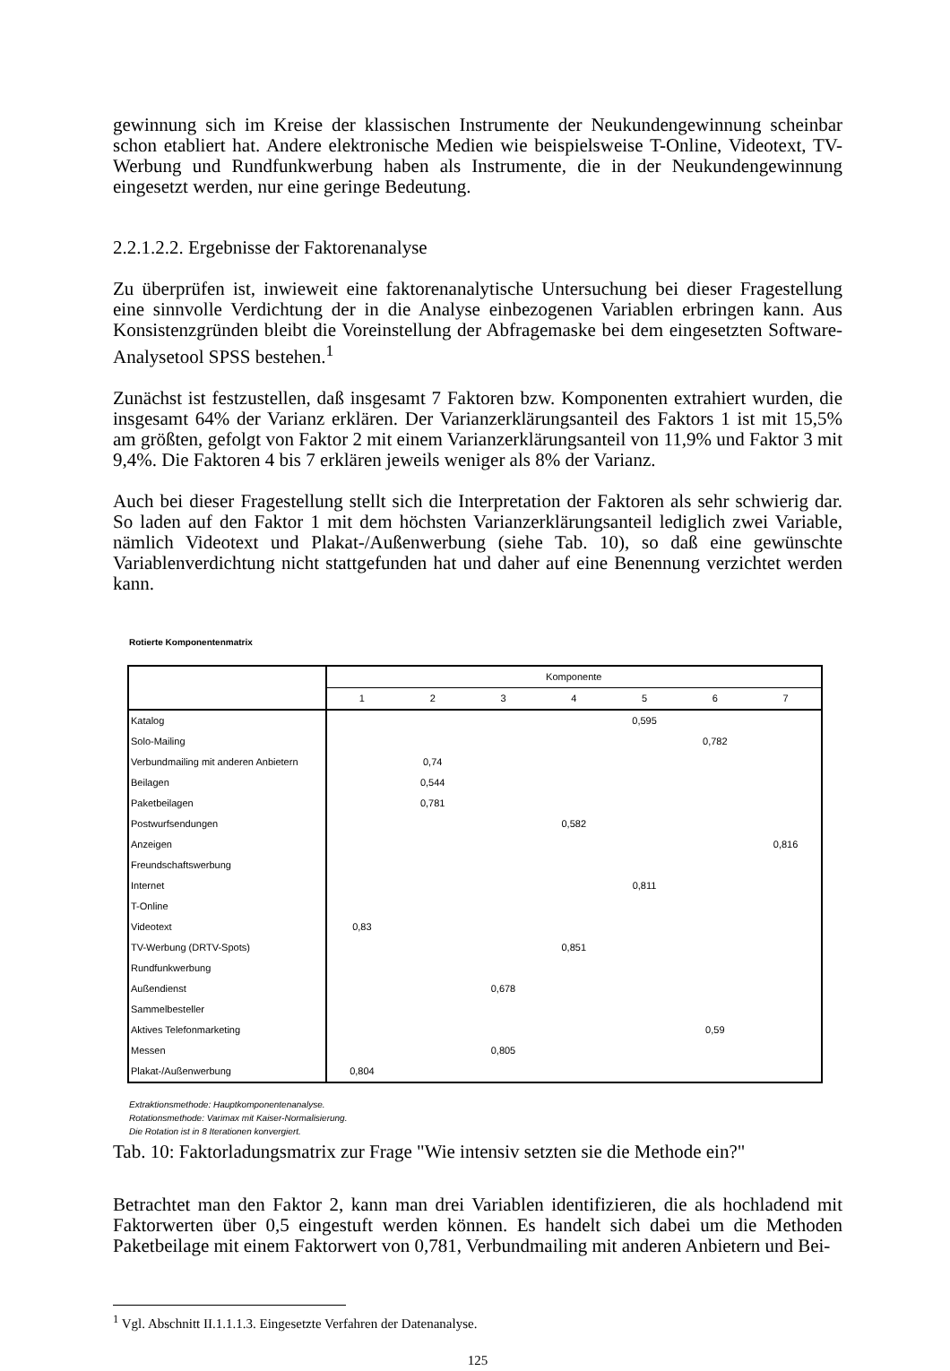gewinnung sich im Kreise der klassischen Instrumente der Neukundengewinnung scheinbar schon etabliert hat. Andere elektronische Medien wie beispielsweise T-Online, Videotext, TV-Werbung und Rundfunkwerbung haben als Instrumente, die in der Neukundengewinnung eingesetzt werden, nur eine geringe Bedeutung.
2.2.1.2.2. Ergebnisse der Faktorenanalyse
Zu überprüfen ist, inwieweit eine faktorenanalytische Untersuchung bei dieser Fragestellung eine sinnvolle Verdichtung der in die Analyse einbezogenen Variablen erbringen kann. Aus Konsistenzgründen bleibt die Voreinstellung der Abfragemaske bei dem eingesetzten Software-Analysetool SPSS bestehen.<sup>1</sup>
Zunächst ist festzustellen, daß insgesamt 7 Faktoren bzw. Komponenten extrahiert wurden, die insgesamt 64% der Varianz erklären. Der Varianzerklärungsanteil des Faktors 1 ist mit 15,5% am größten, gefolgt von Faktor 2 mit einem Varianzerklärungsanteil von 11,9% und Faktor 3 mit 9,4%. Die Faktoren 4 bis 7 erklären jeweils weniger als 8% der Varianz.
Auch bei dieser Fragestellung stellt sich die Interpretation der Faktoren als sehr schwierig dar. So laden auf den Faktor 1 mit dem höchsten Varianzerklärungsanteil lediglich zwei Variable, nämlich Videotext und Plakat-/Außenwerbung (siehe Tab. 10), so daß eine gewünschte Variablenverdichtung nicht stattgefunden hat und daher auf eine Benennung verzichtet werden kann.
Rotierte Komponentenmatrix
| | Komponente | | | | | | |
| --- | --- | --- | --- | --- | --- | --- | --- |
| | 1 | 2 | 3 | 4 | 5 | 6 | 7 |
| Katalog | | | | | 0,595 | | |
| Solo-Mailing | | | | | | 0,782 | |
| Verbundmailing mit anderen Anbietern | | 0,74 | | | | | |
| Beilagen | | 0,544 | | | | | |
| Paketbeilagen | | 0,781 | | | | | |
| Postwurfsendungen | | | | 0,582 | | | |
| Anzeigen | | | | | | | 0,816 |
| Freundschaftswerbung | | | | | | | |
| Internet | | | | | 0,811 | | |
| T-Online | | | | | | | |
| Videotext | 0,83 | | | | | | |
| TV-Werbung (DRTV-Spots) | | | | 0,851 | | | |
| Rundfunkwerbung | | | | | | | |
| Außendienst | | | 0,678 | | | | |
| Sammelbesteller | | | | | | | |
| Aktives Telefonmarketing | | | | | | 0,59 | |
| Messen | | | 0,805 | | | | |
| Plakat-/Außenwerbung | 0,804 | | | | | | |
Extraktionsmethode: Hauptkomponentenanalyse.
Rotationsmethode: Varimax mit Kaiser-Normalisierung.
Die Rotation ist in 8 Iterationen konvergiert.
Tab. 10: Faktorladungsmatrix zur Frage "Wie intensiv setzten sie die Methode ein?"
Betrachtet man den Faktor 2, kann man drei Variablen identifizieren, die als hochladend mit Faktorwerten über 0,5 eingestuft werden können. Es handelt sich dabei um die Methoden Paketbeilage mit einem Faktorwert von 0,781, Verbundmailing mit anderen Anbietern und Bei-
<sup>1</sup> Vgl. Abschnitt II.1.1.1.3. Eingesetzte Verfahren der Datenanalyse.
125